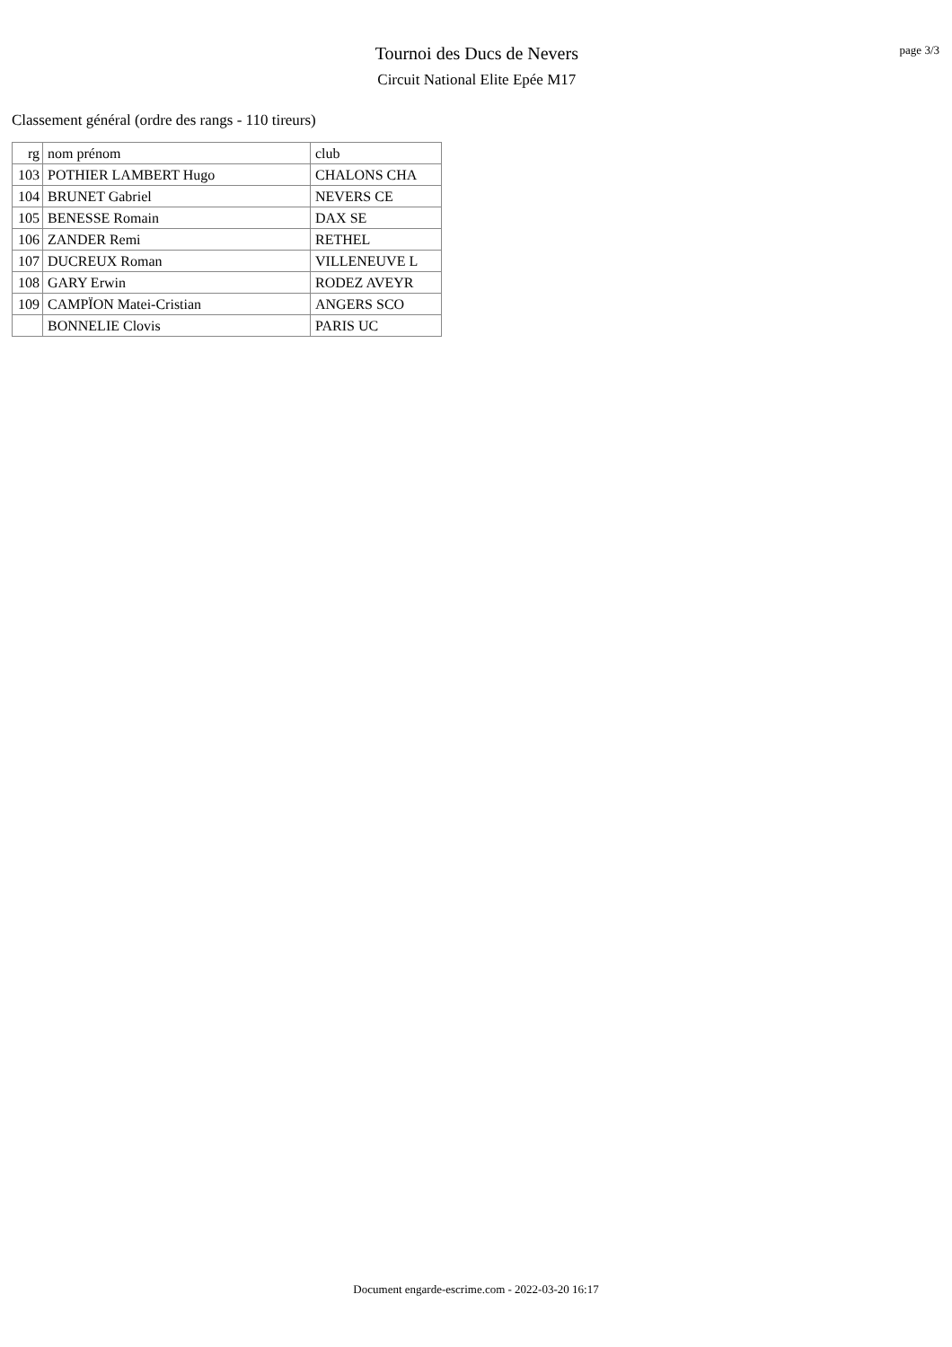Tournoi des Ducs de Nevers
Circuit National Elite Epée M17
page 3/3
Classement général (ordre des rangs - 110 tireurs)
| rg | nom prénom | club |
| --- | --- | --- |
| 103 | POTHIER LAMBERT Hugo | CHALONS CHA |
| 104 | BRUNET Gabriel | NEVERS CE |
| 105 | BENESSE Romain | DAX SE |
| 106 | ZANDER Remi | RETHEL |
| 107 | DUCREUX Roman | VILLENEUVE L |
| 108 | GARY Erwin | RODEZ AVEYR |
| 109 | CAMPÏON Matei-Cristian | ANGERS SCO |
| | BONNELIE Clovis | PARIS UC |
Document engarde-escrime.com - 2022-03-20 16:17